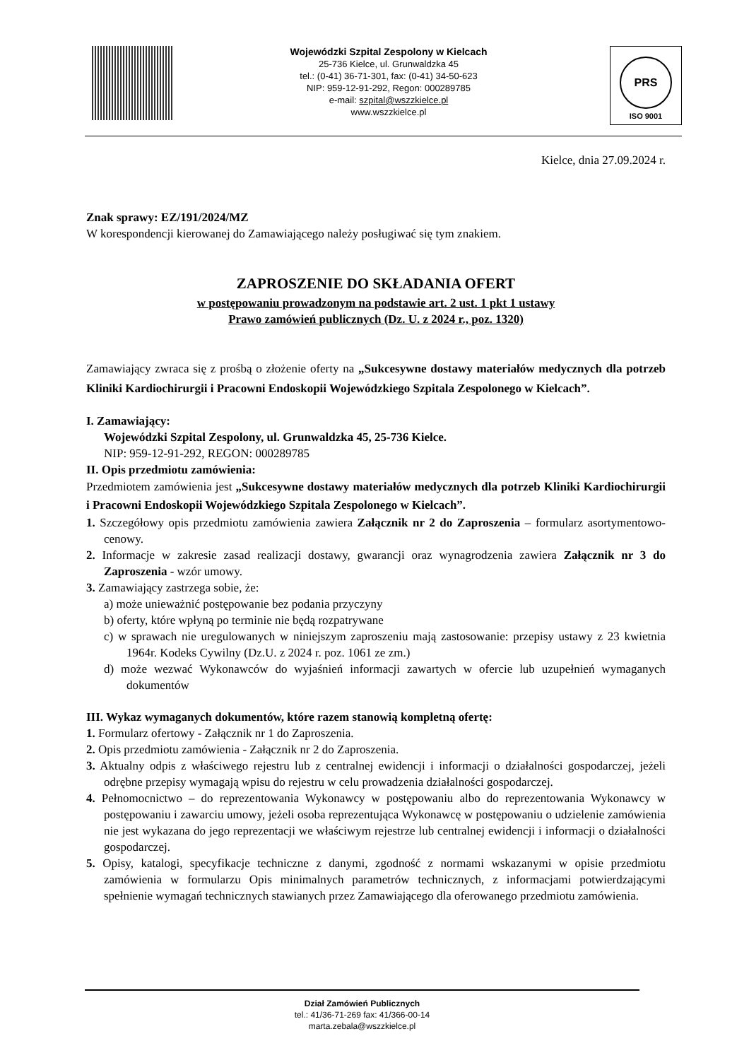Wojewódzki Szpital Zespolony w Kielcach
25-736 Kielce, ul. Grunwaldzka 45
tel.: (0-41) 36-71-301, fax: (0-41) 34-50-623
NIP: 959-12-91-292, Regon: 000289785
e-mail: szpital@wszzkielce.pl
www.wszzkielce.pl
PRS
ISO 9001
Kielce, dnia 27.09.2024 r.
Znak sprawy: EZ/191/2024/MZ
W korespondencji kierowanej do Zamawiającego należy posługiwać się tym znakiem.
ZAPROSZENIE DO SKŁADANIA OFERT
w postępowaniu prowadzonym na podstawie art. 2 ust. 1 pkt 1 ustawy
Prawo zamówień publicznych (Dz. U. z 2024 r., poz. 1320)
Zamawiający zwraca się z prośbą o złożenie oferty na „Sukcesywne dostawy materiałów medycznych dla potrzeb Kliniki Kardiochirurgii i Pracowni Endoskopii Wojewódzkiego Szpitala Zespolonego w Kielcach”.
I. Zamawiający:
Wojewódzki Szpital Zespolony, ul. Grunwaldzka 45, 25-736 Kielce.
NIP: 959-12-91-292, REGON: 000289785
II. Opis przedmiotu zamówienia:
Przedmiotem zamówienia jest „Sukcesywne dostawy materiałów medycznych dla potrzeb Kliniki Kardiochirurgii i Pracowni Endoskopii Wojewódzkiego Szpitala Zespolonego w Kielcach”.
1. Szczegółowy opis przedmiotu zamówienia zawiera Załącznik nr 2 do Zaproszenia – formularz asortymentowo-cenowy.
2. Informacje w zakresie zasad realizacji dostawy, gwarancji oraz wynagrodzenia zawiera Załącznik nr 3 do Zaproszenia - wzór umowy.
3. Zamawiający zastrzega sobie, że:
a) może unieważnić postępowanie bez podania przyczyny
b) oferty, które wpłyną po terminie nie będą rozpatrywane
c) w sprawach nie uregulowanych w niniejszym zaproszeniu mają zastosowanie: przepisy ustawy z 23 kwietnia 1964r. Kodeks Cywilny (Dz.U. z 2024 r. poz. 1061 ze zm.)
d) może wezwać Wykonawców do wyjaśnień informacji zawartych w ofercie lub uzupełnień wymaganych dokumentów
III. Wykaz wymaganych dokumentów, które razem stanowią kompletną ofertę:
1. Formularz ofertowy - Załącznik nr 1 do Zaproszenia.
2. Opis przedmiotu zamówienia - Załącznik nr 2 do Zaproszenia.
3. Aktualny odpis z właściwego rejestru lub z centralnej ewidencji i informacji o działalności gospodarczej, jeżeli odrębne przepisy wymagają wpisu do rejestru w celu prowadzenia działalności gospodarczej.
4. Pełnomocnictwo – do reprezentowania Wykonawcy w postępowaniu albo do reprezentowania Wykonawcy w postępowaniu i zawarciu umowy, jeżeli osoba reprezentująca Wykonawcę w postępowaniu o udzielenie zamówienia nie jest wykazana do jego reprezentacji we właściwym rejestrze lub centralnej ewidencji i informacji o działalności gospodarczej.
5. Opisy, katalogi, specyfikacje techniczne z danymi, zgodność z normami wskazanymi w opisie przedmiotu zamówienia w formularzu Opis minimalnych parametrów technicznych, z informacjami potwierdzającymi spełnienie wymagań technicznych stawianych przez Zamawiającego dla oferowanego przedmiotu zamówienia.
Dział Zamówień Publicznych
tel.: 41/36-71-269 fax: 41/366-00-14
marta.zebala@wszzkielce.pl